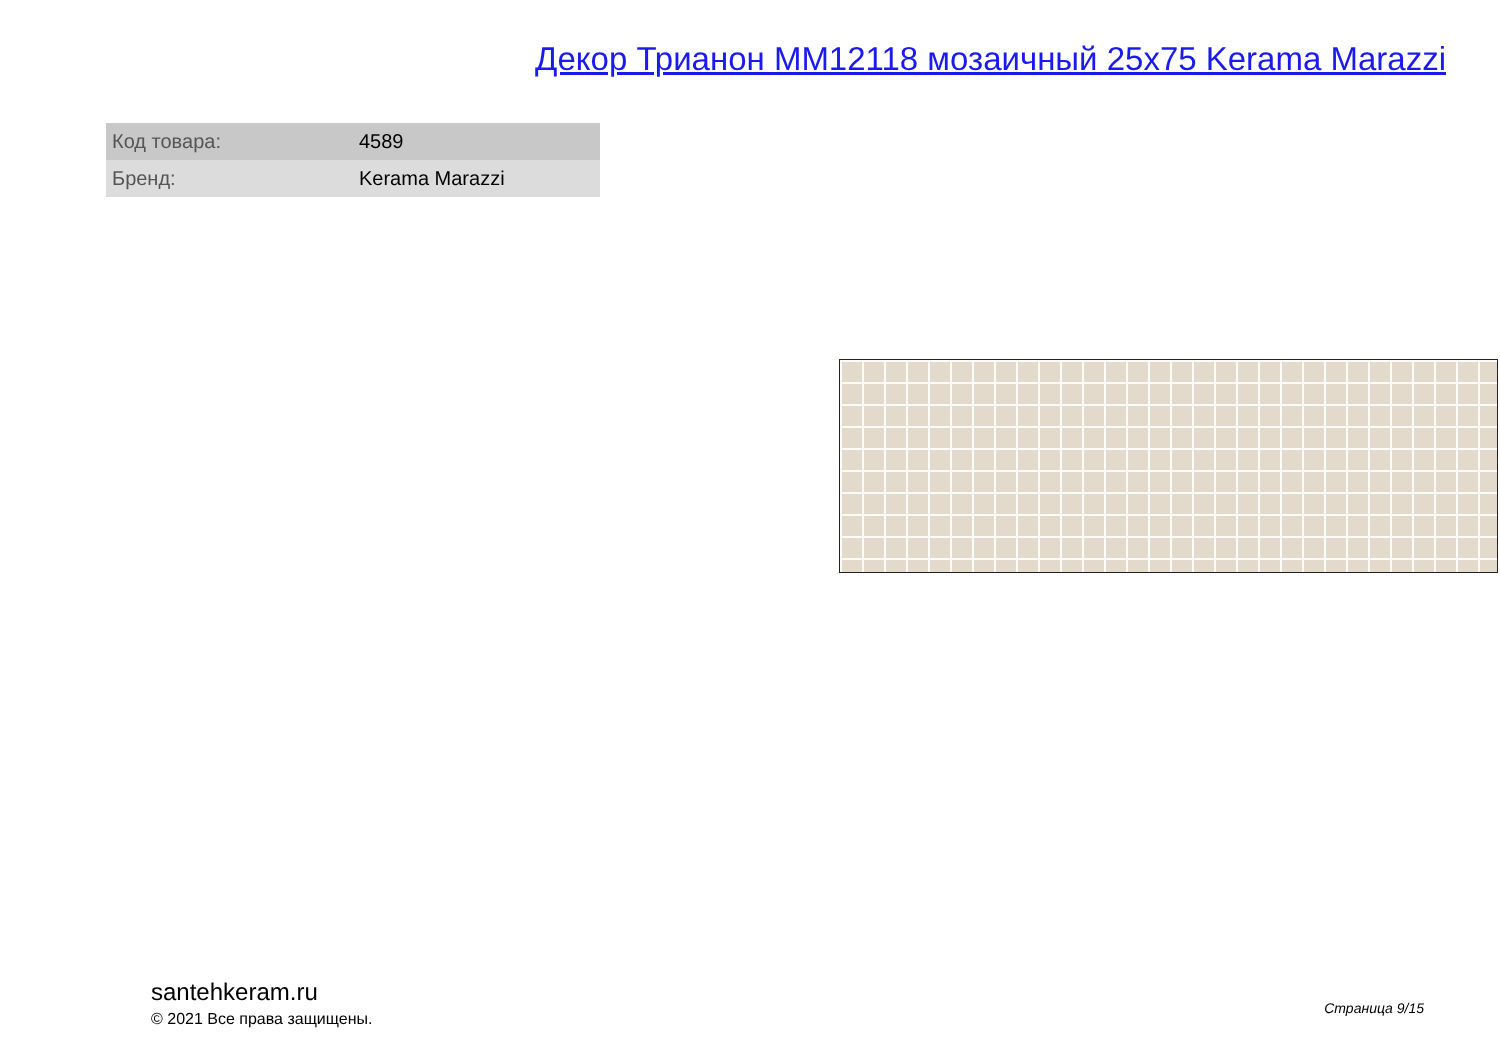Декор Трианон MM12118 мозаичный 25x75 Kerama Marazzi
| Код товара: | 4589 |
| Бренд: | Kerama Marazzi |
santehkeram.ru
© 2021 Все права защищены.
Страница 9/15